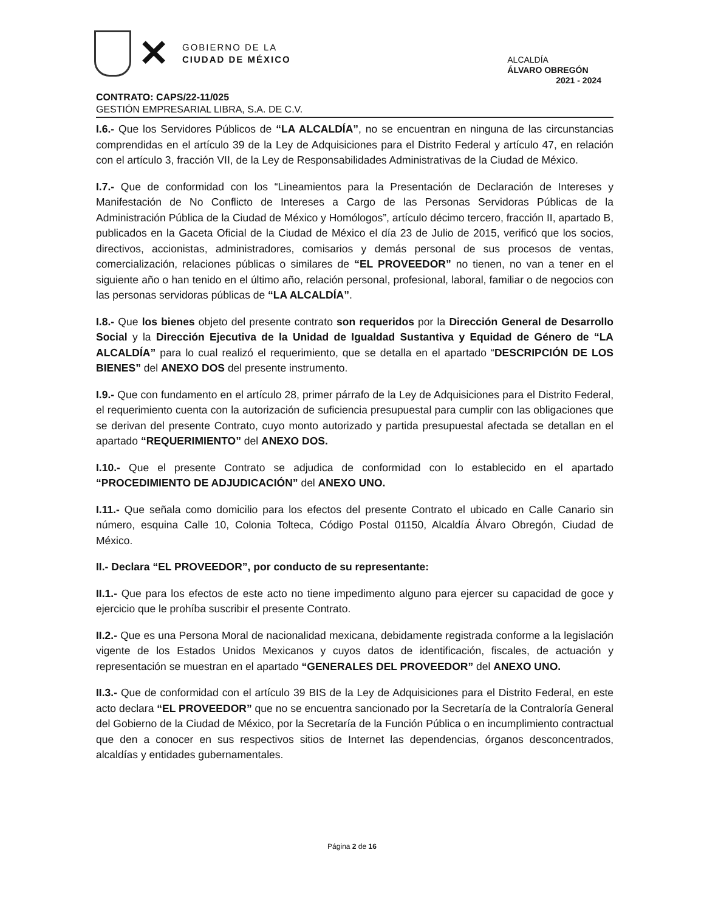✕
GOBIERNO DE LA
CIUDAD DE MÉXICO
ALCALDÍA
ÁLVARO OBREGÓN
2021 - 2024
CONTRATO: CAPS/22-11/025
GESTIÓN EMPRESARIAL LIBRA, S.A. DE C.V.
I.6.- Que los Servidores Públicos de “LA ALCALDÍA”, no se encuentran en ninguna de las circunstancias comprendidas en el artículo 39 de la Ley de Adquisiciones para el Distrito Federal y artículo 47, en relación con el artículo 3, fracción VII, de la Ley de Responsabilidades Administrativas de la Ciudad de México.
I.7.- Que de conformidad con los “Lineamientos para la Presentación de Declaración de Intereses y Manifestación de No Conflicto de Intereses a Cargo de las Personas Servidoras Públicas de la Administración Pública de la Ciudad de México y Homólogos”, artículo décimo tercero, fracción II, apartado B, publicados en la Gaceta Oficial de la Ciudad de México el día 23 de Julio de 2015, verificó que los socios, directivos, accionistas, administradores, comisarios y demás personal de sus procesos de ventas, comercialización, relaciones públicas o similares de “EL PROVEEDOR” no tienen, no van a tener en el siguiente año o han tenido en el último año, relación personal, profesional, laboral, familiar o de negocios con las personas servidoras públicas de “LA ALCALDÍA”.
I.8.- Que los bienes objeto del presente contrato son requeridos por la Dirección General de Desarrollo Social y la Dirección Ejecutiva de la Unidad de Igualdad Sustantiva y Equidad de Género de “LA ALCALDÍA” para lo cual realizó el requerimiento, que se detalla en el apartado “DESCRIPCIÓN DE LOS BIENES” del ANEXO DOS del presente instrumento.
I.9.- Que con fundamento en el artículo 28, primer párrafo de la Ley de Adquisiciones para el Distrito Federal, el requerimiento cuenta con la autorización de suficiencia presupuestal para cumplir con las obligaciones que se derivan del presente Contrato, cuyo monto autorizado y partida presupuestal afectada se detallan en el apartado “REQUERIMIENTO” del ANEXO DOS.
I.10.- Que el presente Contrato se adjudica de conformidad con lo establecido en el apartado “PROCEDIMIENTO DE ADJUDICACIÓN” del ANEXO UNO.
I.11.- Que señala como domicilio para los efectos del presente Contrato el ubicado en Calle Canario sin número, esquina Calle 10, Colonia Tolteca, Código Postal 01150, Alcaldía Álvaro Obregón, Ciudad de México.
II.- Declara “EL PROVEEDOR”, por conducto de su representante:
II.1.- Que para los efectos de este acto no tiene impedimento alguno para ejercer su capacidad de goce y ejercicio que le prohíba suscribir el presente Contrato.
II.2.- Que es una Persona Moral de nacionalidad mexicana, debidamente registrada conforme a la legislación vigente de los Estados Unidos Mexicanos y cuyos datos de identificación, fiscales, de actuación y representación se muestran en el apartado “GENERALES DEL PROVEEDOR” del ANEXO UNO.
II.3.- Que de conformidad con el artículo 39 BIS de la Ley de Adquisiciones para el Distrito Federal, en este acto declara “EL PROVEEDOR” que no se encuentra sancionado por la Secretaría de la Contraloría General del Gobierno de la Ciudad de México, por la Secretaría de la Función Pública o en incumplimiento contractual que den a conocer en sus respectivos sitios de Internet las dependencias, órganos desconcentrados, alcaldías y entidades gubernamentales.
Página 2 de 16